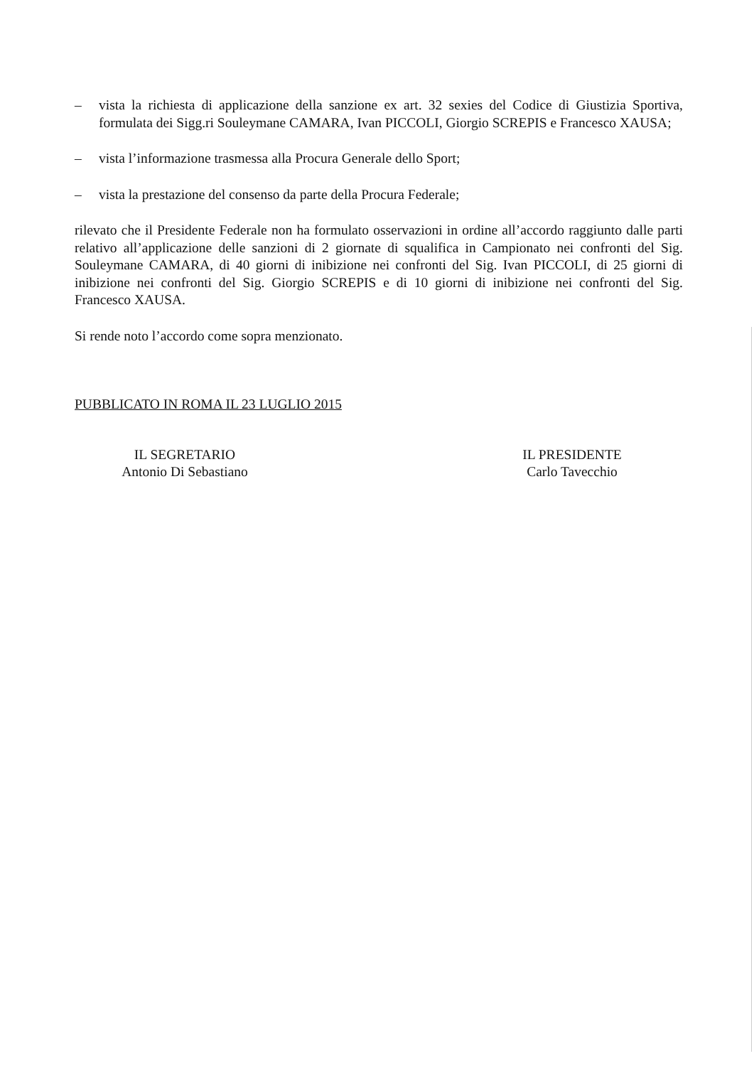– vista la richiesta di applicazione della sanzione ex art. 32 sexies del Codice di Giustizia Sportiva, formulata dei Sigg.ri Souleymane CAMARA, Ivan PICCOLI, Giorgio SCREPIS e Francesco XAUSA;
– vista l’informazione trasmessa alla Procura Generale dello Sport;
– vista la prestazione del consenso da parte della Procura Federale;
rilevato che il Presidente Federale non ha formulato osservazioni in ordine all’accordo raggiunto dalle parti relativo all’applicazione delle sanzioni di 2 giornate di squalifica in Campionato nei confronti del Sig. Souleymane CAMARA, di 40 giorni di inibizione nei confronti del Sig. Ivan PICCOLI, di 25 giorni di inibizione nei confronti del Sig. Giorgio SCREPIS e di 10 giorni di inibizione nei confronti del Sig. Francesco XAUSA.
Si rende noto l’accordo come sopra menzionato.
PUBBLICATO IN ROMA IL 23 LUGLIO 2015
IL SEGRETARIO
Antonio Di Sebastiano
IL PRESIDENTE
Carlo Tavecchio